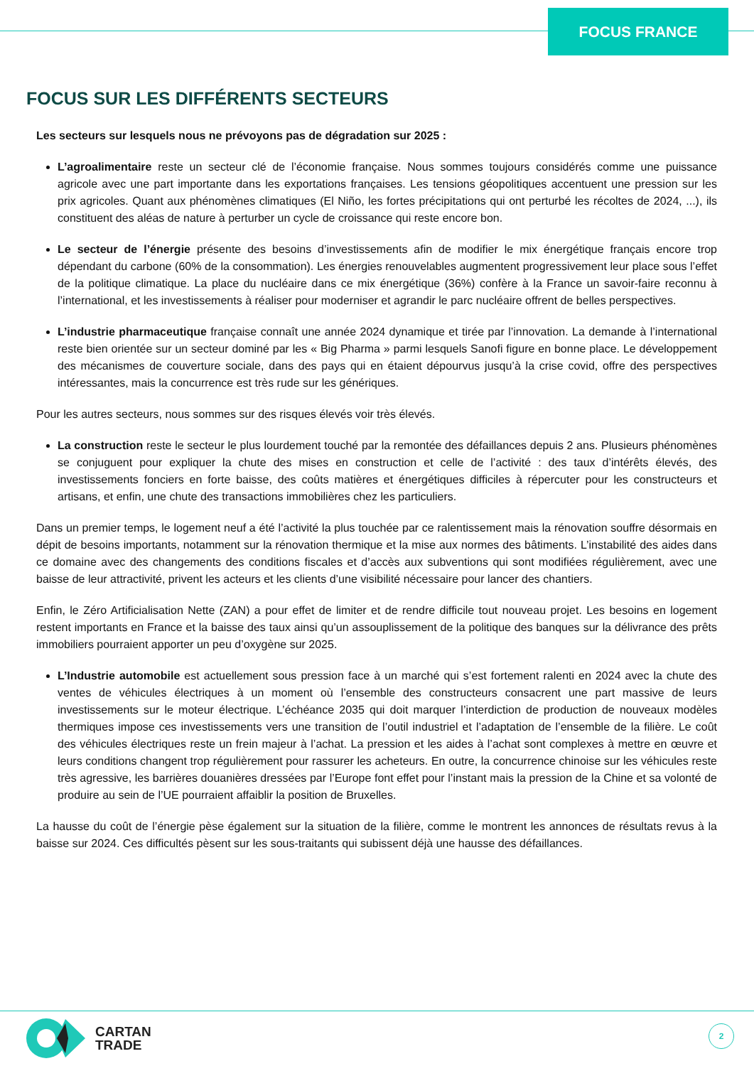FOCUS FRANCE
FOCUS SUR LES DIFFÉRENTS SECTEURS
Les secteurs sur lesquels nous ne prévoyons pas de dégradation sur 2025 :
L’agroalimentaire reste un secteur clé de l’économie française. Nous sommes toujours considérés comme une puissance agricole avec une part importante dans les exportations françaises. Les tensions géopolitiques accentuent une pression sur les prix agricoles. Quant aux phénomènes climatiques (El Niño, les fortes précipitations qui ont perturbé les récoltes de 2024, ...), ils constituent des aléas de nature à perturber un cycle de croissance qui reste encore bon.
Le secteur de l’énergie présente des besoins d’investissements afin de modifier le mix énergétique français encore trop dépendant du carbone (60% de la consommation). Les énergies renouvelables augmentent progressivement leur place sous l’effet de la politique climatique. La place du nucléaire dans ce mix énergétique (36%) confère à la France un savoir-faire reconnu à l’international, et les investissements à réaliser pour moderniser et agrandir le parc nucléaire offrent de belles perspectives.
L’industrie pharmaceutique française connaît une année 2024 dynamique et tirée par l’innovation. La demande à l’international reste bien orientée sur un secteur dominé par les « Big Pharma » parmi lesquels Sanofi figure en bonne place. Le développement des mécanismes de couverture sociale, dans des pays qui en étaient dépourvus jusqu’à la crise covid, offre des perspectives intéressantes, mais la concurrence est très rude sur les génériques.
Pour les autres secteurs, nous sommes sur des risques élevés voir très élevés.
La construction reste le secteur le plus lourdement touché par la remontée des défaillances depuis 2 ans. Plusieurs phénomènes se conjuguent pour expliquer la chute des mises en construction et celle de l’activité : des taux d’intérêts élevés, des investissements fonciers en forte baisse, des coûts matières et énergétiques difficiles à répercuter pour les constructeurs et artisans, et enfin, une chute des transactions immobilières chez les particuliers.
Dans un premier temps, le logement neuf a été l’activité la plus touchée par ce ralentissement mais la rénovation souffre désormais en dépit de besoins importants, notamment sur la rénovation thermique et la mise aux normes des bâtiments. L’instabilité des aides dans ce domaine avec des changements des conditions fiscales et d’accès aux subventions qui sont modifiées régulièrement, avec une baisse de leur attractivité, privent les acteurs et les clients d’une visibilité nécessaire pour lancer des chantiers.
Enfin, le Zéro Artificialisation Nette (ZAN) a pour effet de limiter et de rendre difficile tout nouveau projet. Les besoins en logement restent importants en France et la baisse des taux ainsi qu’un assouplissement de la politique des banques sur la délivrance des prêts immobiliers pourraient apporter un peu d’oxygène sur 2025.
L’Industrie automobile est actuellement sous pression face à un marché qui s’est fortement ralenti en 2024 avec la chute des ventes de véhicules électriques à un moment où l’ensemble des constructeurs consacrent une part massive de leurs investissements sur le moteur électrique. L’échéance 2035 qui doit marquer l’interdiction de production de nouveaux modèles thermiques impose ces investissements vers une transition de l’outil industriel et l’adaptation de l’ensemble de la filière. Le coût des véhicules électriques reste un frein majeur à l’achat. La pression et les aides à l’achat sont complexes à mettre en œuvre et leurs conditions changent trop régulièrement pour rassurer les acheteurs. En outre, la concurrence chinoise sur les véhicules reste très agressive, les barrières douanières dressées par l’Europe font effet pour l’instant mais la pression de la Chine et sa volonté de produire au sein de l’UE pourraient affaiblir la position de Bruxelles.
La hausse du coût de l’énergie pèse également sur la situation de la filière, comme le montrent les annonces de résultats revus à la baisse sur 2024. Ces difficultés pèsent sur les sous-traitants qui subissent déjà une hausse des défaillances.
CARTAN
TRADE
2